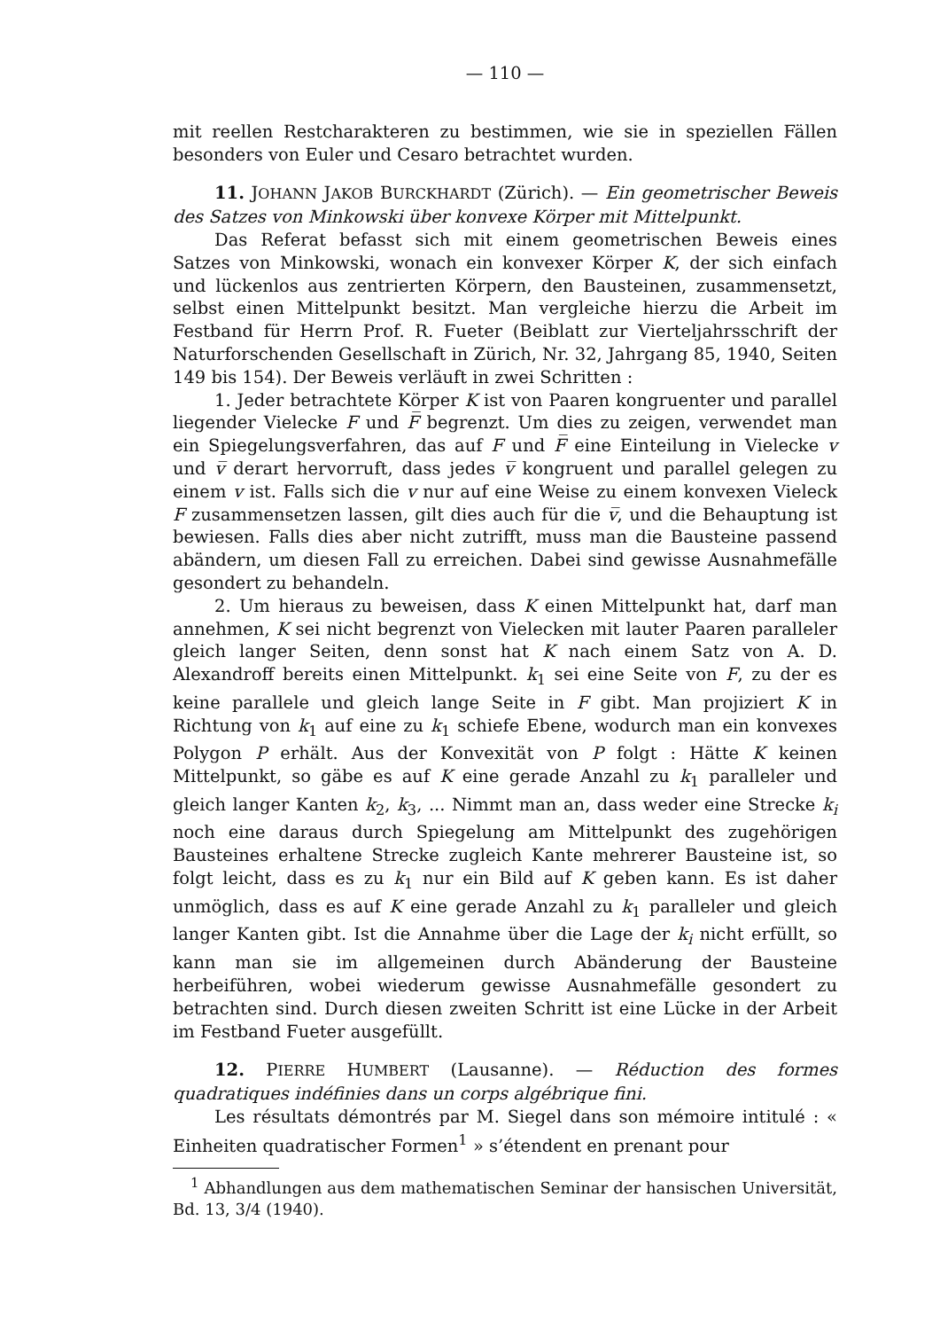— 110 —
mit reellen Restcharakteren zu bestimmen, wie sie in speziellen Fällen besonders von Euler und Cesaro betrachtet wurden.
11. JOHANN JAKOB BURCKHARDT (Zürich). — Ein geometrischer Beweis des Satzes von Minkowski über konvexe Körper mit Mittelpunkt.
Das Referat befasst sich mit einem geometrischen Beweis eines Satzes von Minkowski, wonach ein konvexer Körper K, der sich einfach und lückenlos aus zentrierten Körpern, den Bausteinen, zusammensetzt, selbst einen Mittelpunkt besitzt. Man vergleiche hierzu die Arbeit im Festband für Herrn Prof. R. Fueter (Beiblatt zur Vierteljahrsschrift der Naturforschenden Gesellschaft in Zürich, Nr. 32, Jahrgang 85, 1940, Seiten 149 bis 154). Der Beweis verläuft in zwei Schritten :
1. Jeder betrachtete Körper K ist von Paaren kongruenter und parallel liegender Vielecke F und F̅ begrenzt. Um dies zu zeigen, verwendet man ein Spiegelungsverfahren, das auf F und F̅ eine Einteilung in Vielecke v und v̅ derart hervorruft, dass jedes v̅ kongruent und parallel gelegen zu einem v ist. Falls sich die v nur auf eine Weise zu einem konvexen Vieleck F zusammensetzen lassen, gilt dies auch für die v̅, und die Behauptung ist bewiesen. Falls dies aber nicht zutrifft, muss man die Bausteine passend abändern, um diesen Fall zu erreichen. Dabei sind gewisse Ausnahmefälle gesondert zu behandeln.
2. Um hieraus zu beweisen, dass K einen Mittelpunkt hat, darf man annehmen, K sei nicht begrenzt von Vielecken mit lauter Paaren paralleler gleich langer Seiten, denn sonst hat K nach einem Satz von A. D. Alexandroff bereits einen Mittelpunkt. k<sub>1</sub> sei eine Seite von F, zu der es keine parallele und gleich lange Seite in F gibt. Man projiziert K in Richtung von k<sub>1</sub> auf eine zu k<sub>1</sub> schiefe Ebene, wodurch man ein konvexes Polygon P erhält. Aus der Konvexität von P folgt : Hätte K keinen Mittelpunkt, so gäbe es auf K eine gerade Anzahl zu k<sub>1</sub> paralleler und gleich langer Kanten k<sub>2</sub>, k<sub>3</sub>, ... Nimmt man an, dass weder eine Strecke k<sub>i</sub> noch eine daraus durch Spiegelung am Mittelpunkt des zugehörigen Bausteines erhaltene Strecke zugleich Kante mehrerer Bausteine ist, so folgt leicht, dass es zu k<sub>1</sub> nur ein Bild auf K geben kann. Es ist daher unmöglich, dass es auf K eine gerade Anzahl zu k<sub>1</sub> paralleler und gleich langer Kanten gibt. Ist die Annahme über die Lage der k<sub>i</sub> nicht erfüllt, so kann man sie im allgemeinen durch Abänderung der Bausteine herbeiführen, wobei wiederum gewisse Ausnahmefälle gesondert zu betrachten sind. Durch diesen zweiten Schritt ist eine Lücke in der Arbeit im Festband Fueter ausgefüllt.
12. PIERRE HUMBERT (Lausanne). — Réduction des formes quadratiques indéfinies dans un corps algébrique fini.
Les résultats démontrés par M. Siegel dans son mémoire intitulé : « Einheiten quadratischer Formen<sup>1</sup> » s’étendent en prenant pour
<sup>1</sup> Abhandlungen aus dem mathematischen Seminar der hansischen Universität, Bd. 13, 3/4 (1940).